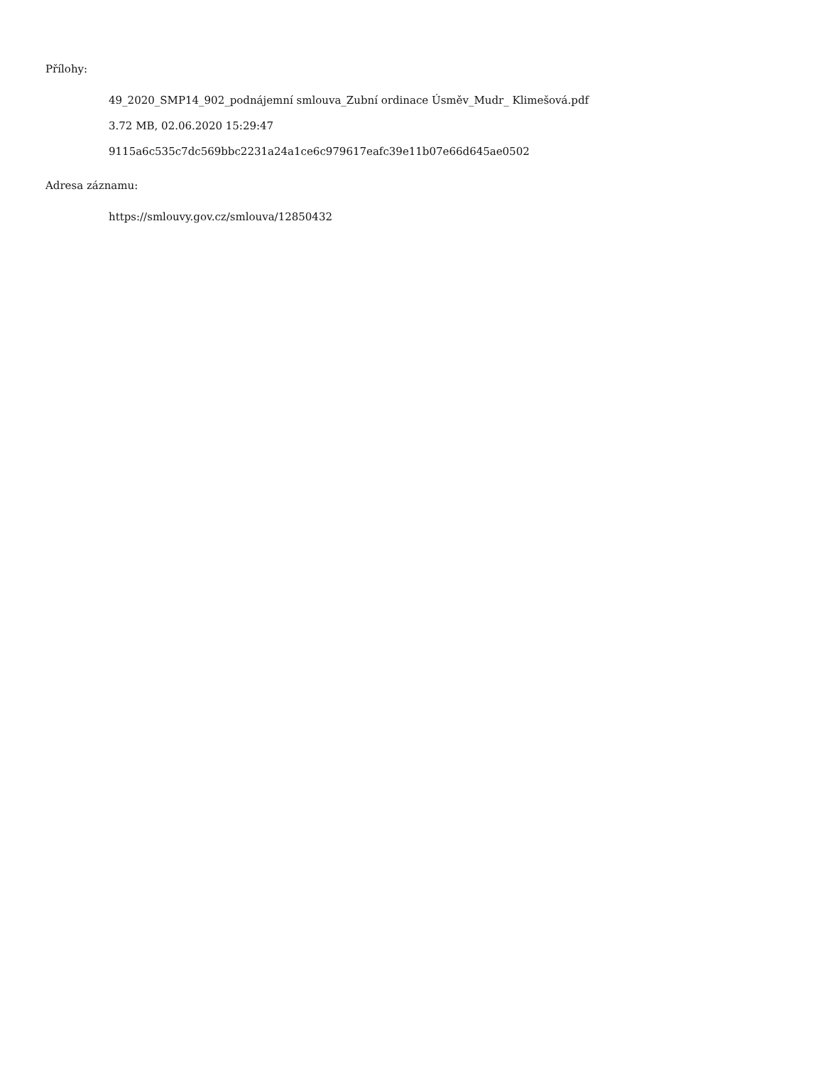Přílohy:
49_2020_SMP14_902_podnájemní smlouva_Zubní ordinace Úsměv_Mudr_ Klimešová.pdf
3.72 MB, 02.06.2020 15:29:47
9115a6c535c7dc569bbc2231a24a1ce6c979617eafc39e11b07e66d645ae0502
Adresa záznamu:
https://smlouvy.gov.cz/smlouva/12850432